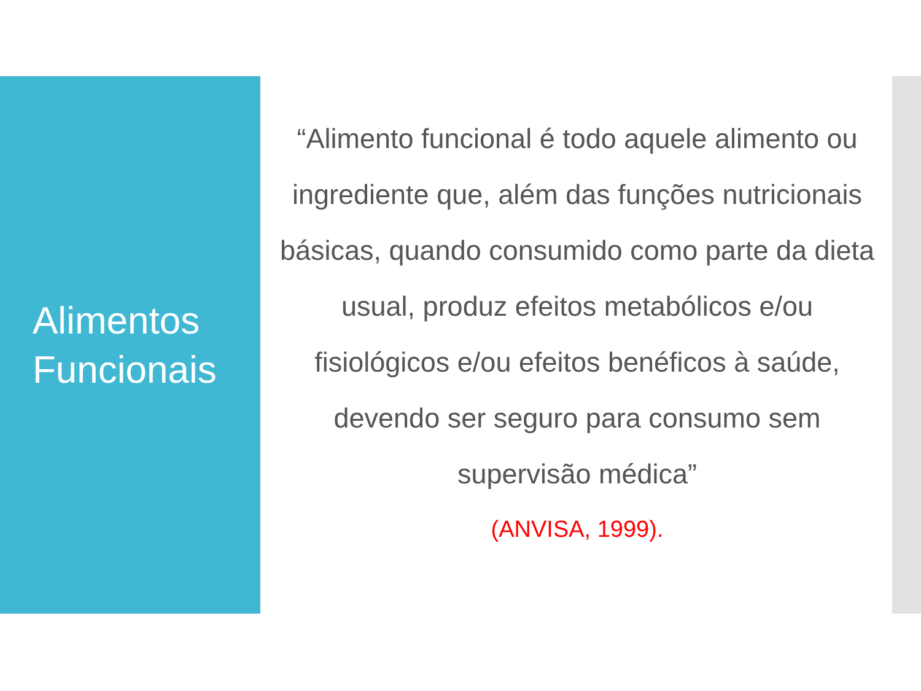Alimentos
Funcionais
“Alimento funcional é todo aquele alimento ou ingrediente que, além das funções nutricionais básicas, quando consumido como parte da dieta usual, produz efeitos metabólicos e/ou fisiológicos e/ou efeitos benéficos à saúde, devendo ser seguro para consumo sem supervisão médica”
(ANVISA, 1999).